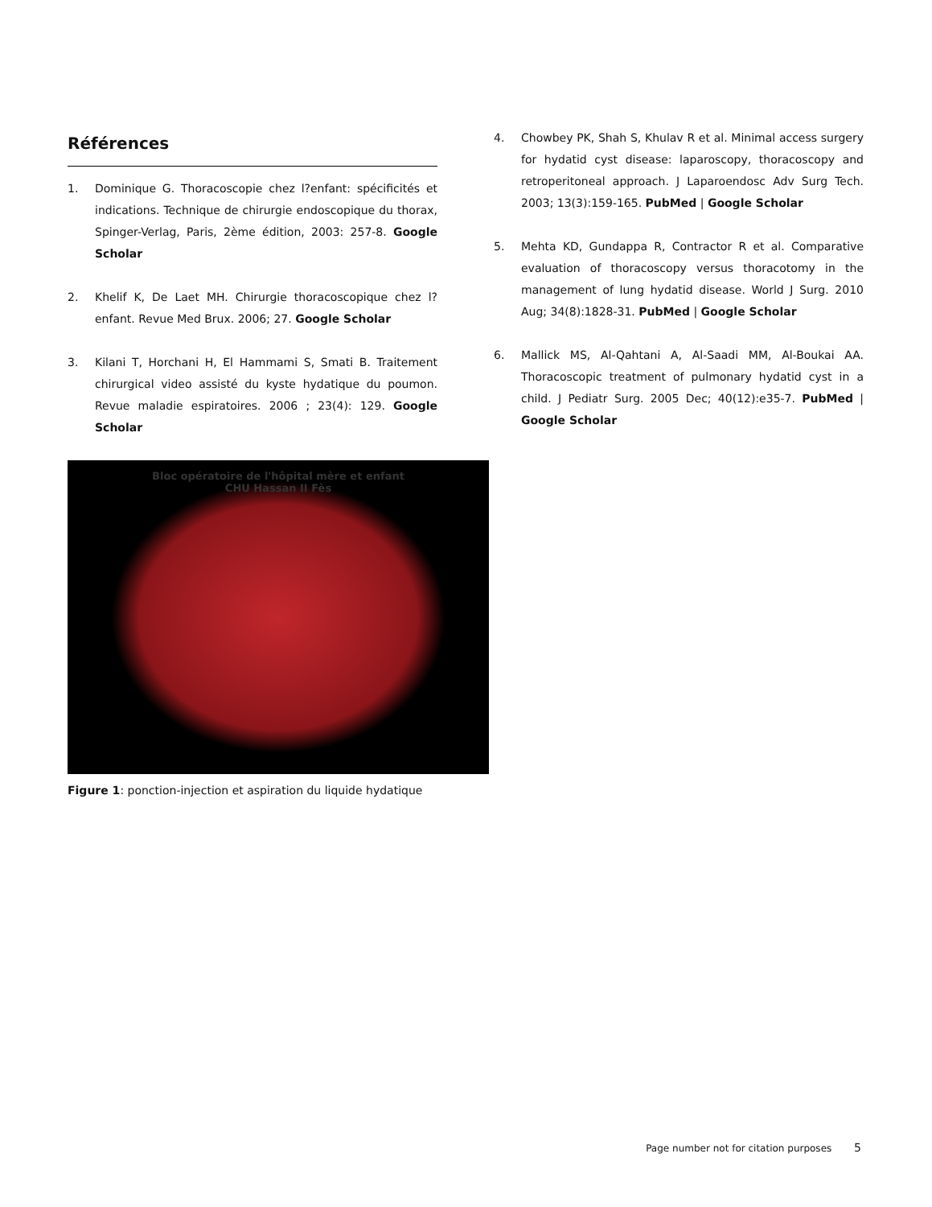Références
1. Dominique G. Thoracoscopie chez l?enfant: spécificités et indications. Technique de chirurgie endoscopique du thorax, Spinger-Verlag, Paris, 2ème édition, 2003: 257-8. Google Scholar
2. Khelif K, De Laet MH. Chirurgie thoracoscopique chez l?enfant. Revue Med Brux. 2006; 27. Google Scholar
3. Kilani T, Horchani H, El Hammami S, Smati B. Traitement chirurgical video assisté du kyste hydatique du poumon. Revue maladie espiratoires. 2006 ; 23(4): 129. Google Scholar
Bloc opératoire de l'hôpital mère et enfant
CHU Hassan II Fès
Figure 1: ponction-injection et aspiration du liquide hydatique
4. Chowbey PK, Shah S, Khulav R et al. Minimal access surgery for hydatid cyst disease: laparoscopy, thoracoscopy and retroperitoneal approach. J Laparoendosc Adv Surg Tech. 2003; 13(3):159-165. PubMed | Google Scholar
5. Mehta KD, Gundappa R, Contractor R et al. Comparative evaluation of thoracoscopy versus thoracotomy in the management of lung hydatid disease. World J Surg. 2010 Aug; 34(8):1828-31. PubMed | Google Scholar
6. Mallick MS, Al-Qahtani A, Al-Saadi MM, Al-Boukai AA. Thoracoscopic treatment of pulmonary hydatid cyst in a child. J Pediatr Surg. 2005 Dec; 40(12):e35-7. PubMed | Google Scholar
Page number not for citation purposes 5